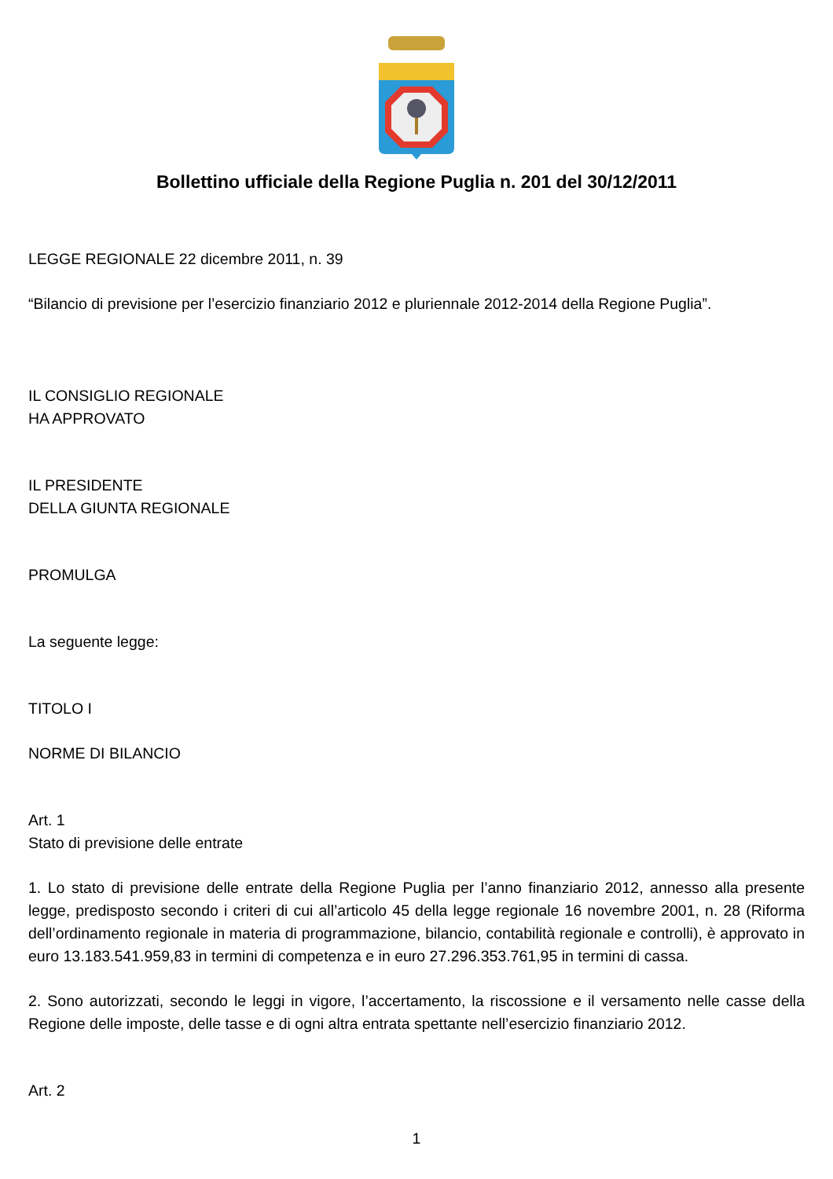Bollettino ufficiale della Regione Puglia n. 201 del 30/12/2011
LEGGE REGIONALE 22 dicembre 2011, n. 39
“Bilancio di previsione per l’esercizio finanziario 2012 e pluriennale 2012-2014 della Regione Puglia”.
IL CONSIGLIO REGIONALE
HA APPROVATO
IL PRESIDENTE
DELLA GIUNTA REGIONALE
PROMULGA
La seguente legge:
TITOLO I
NORME DI BILANCIO
Art. 1
Stato di previsione delle entrate
1. Lo stato di previsione delle entrate della Regione Puglia per l’anno finanziario 2012, annesso alla presente legge, predisposto secondo i criteri di cui all’articolo 45 della legge regionale 16 novembre 2001, n. 28 (Riforma dell’ordinamento regionale in materia di programmazione, bilancio, contabilità regionale e controlli), è approvato in euro 13.183.541.959,83 in termini di competenza e in euro 27.296.353.761,95 in termini di cassa.
2. Sono autorizzati, secondo le leggi in vigore, l’accertamento, la riscossione e il versamento nelle casse della Regione delle imposte, delle tasse e di ogni altra entrata spettante nell’esercizio finanziario 2012.
Art. 2
1